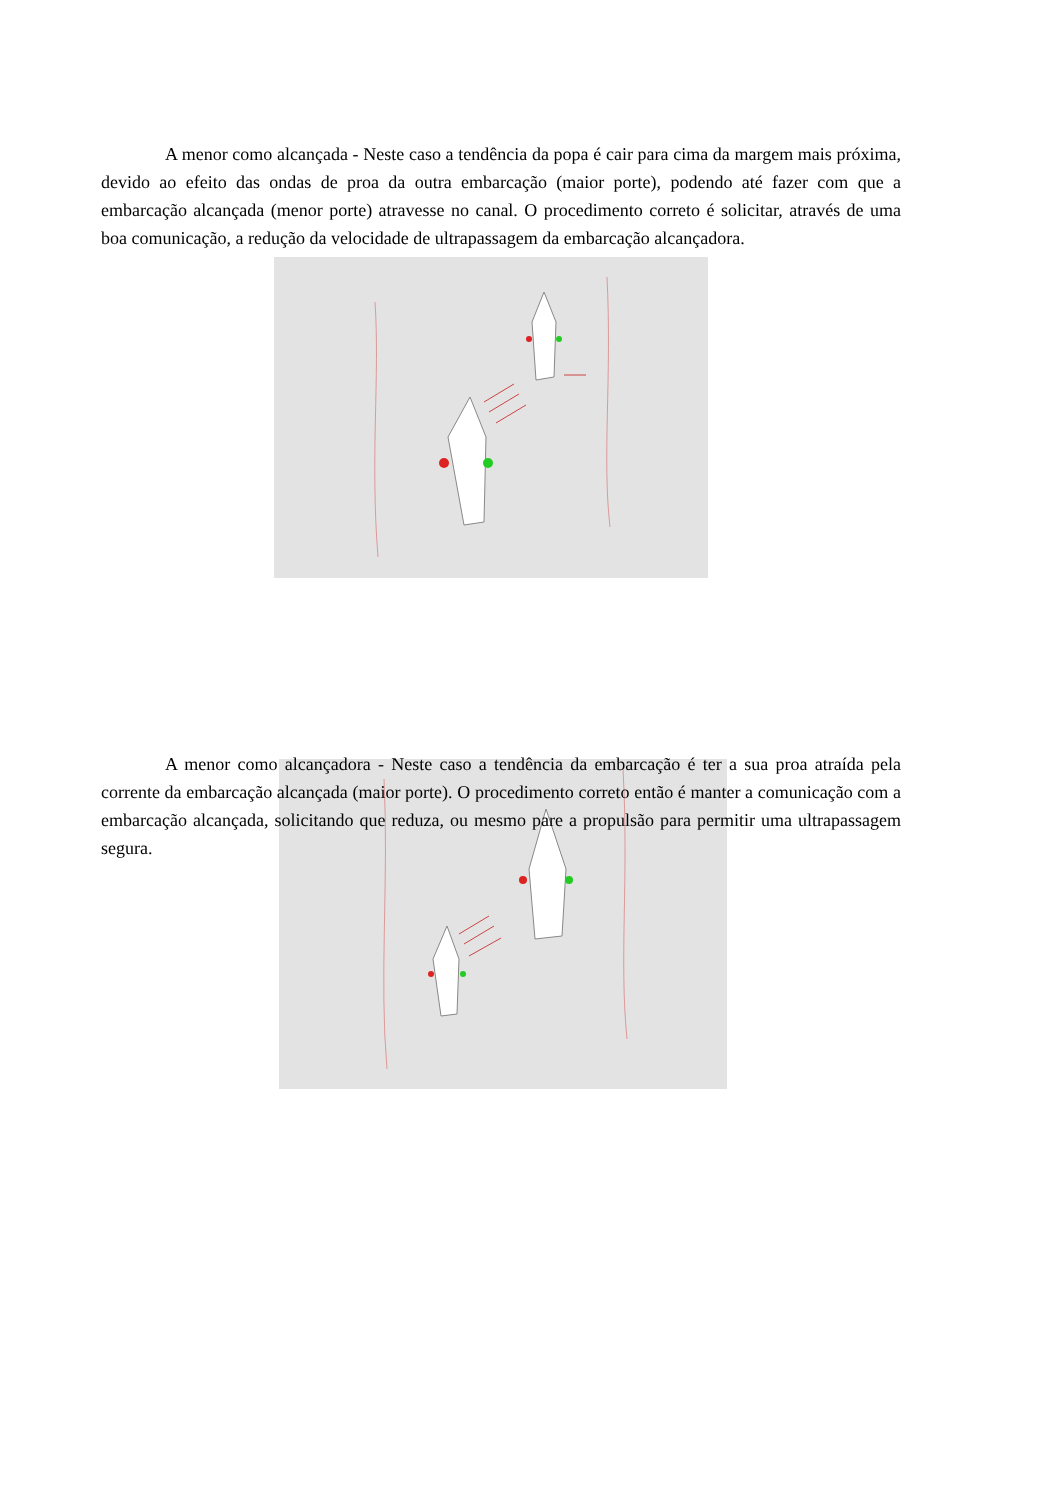A menor como alcançada - Neste caso a tendência da popa é cair para cima da margem mais próxima, devido ao efeito das ondas de proa da outra embarcação (maior porte), podendo até fazer com que a embarcação alcançada (menor porte) atravesse no canal. O procedimento correto é solicitar, através de uma boa comunicação, a redução da velocidade de ultrapassagem da embarcação alcançadora.
A menor como alcançadora - Neste caso a tendência da embarcação é ter a sua proa atraída pela corrente da embarcação alcançada (maior porte). O procedimento correto então é manter a comunicação com a embarcação alcançada, solicitando que reduza, ou mesmo pare a propulsão para permitir uma ultrapassagem segura.